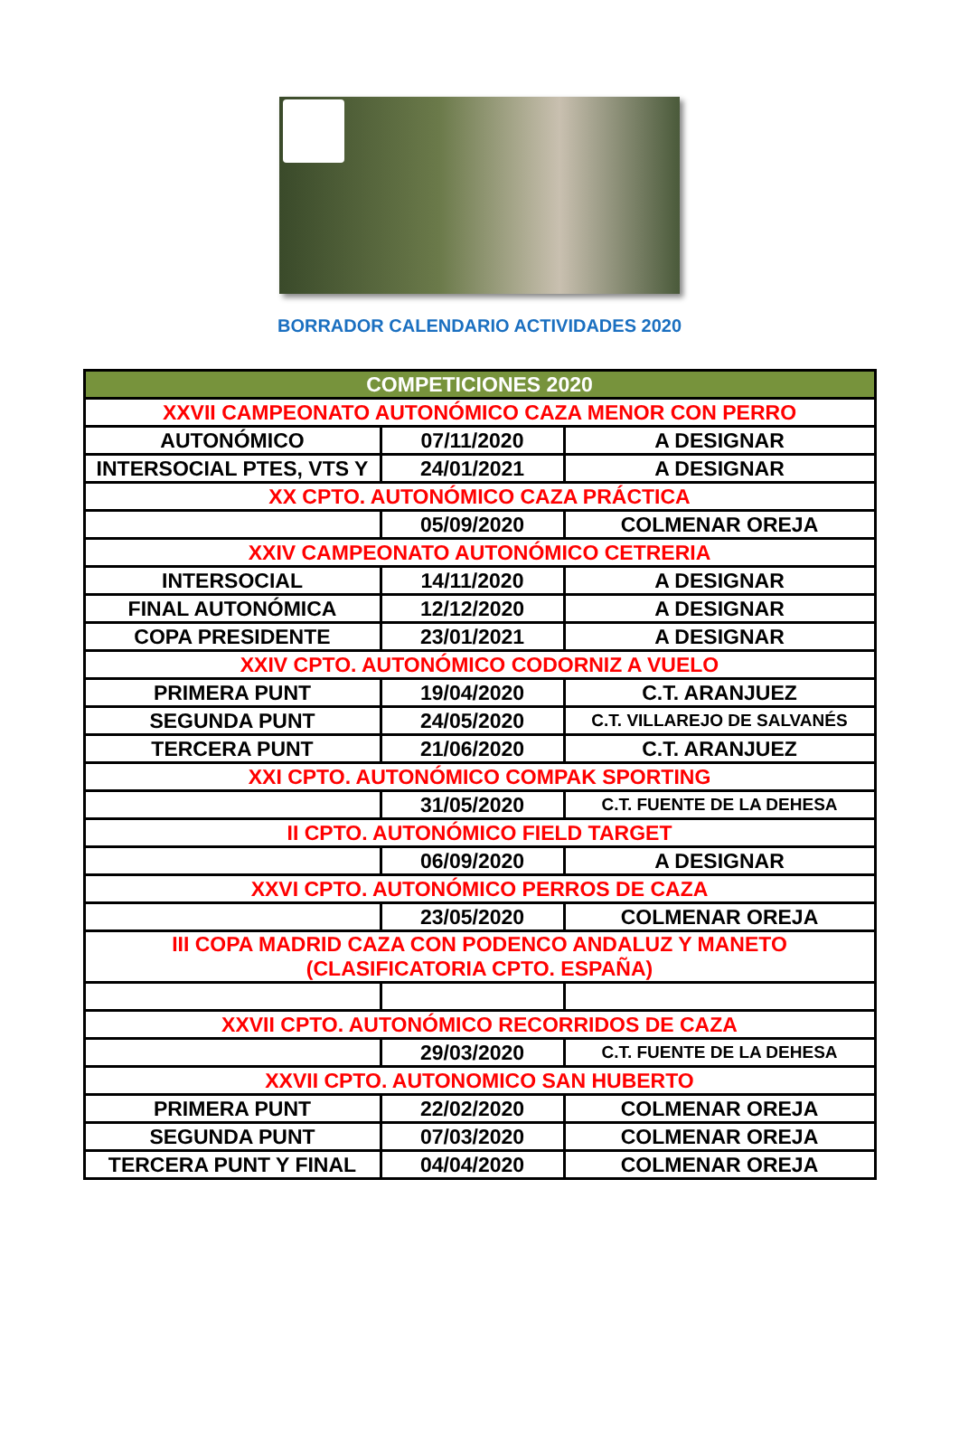BORRADOR CALENDARIO ACTIVIDADES 2020
| COMPETICIONES 2020 | | |
| --- | --- | --- |
| XXVII CAMPEONATO AUTONÓMICO CAZA MENOR CON PERRO | | |
| AUTONÓMICO | 07/11/2020 | A DESIGNAR |
| INTERSOCIAL PTES, VTS Y | 24/01/2021 | A DESIGNAR |
| XX CPTO. AUTONÓMICO CAZA PRÁCTICA | | |
| | 05/09/2020 | COLMENAR OREJA |
| XXIV CAMPEONATO AUTONÓMICO CETRERIA | | |
| INTERSOCIAL | 14/11/2020 | A DESIGNAR |
| FINAL AUTONÓMICA | 12/12/2020 | A DESIGNAR |
| COPA PRESIDENTE | 23/01/2021 | A DESIGNAR |
| XXIV CPTO. AUTONÓMICO CODORNIZ A VUELO | | |
| PRIMERA PUNT | 19/04/2020 | C.T. ARANJUEZ |
| SEGUNDA PUNT | 24/05/2020 | C.T. VILLAREJO DE SALVANÉS |
| TERCERA PUNT | 21/06/2020 | C.T. ARANJUEZ |
| XXI CPTO. AUTONÓMICO COMPAK SPORTING | | |
| | 31/05/2020 | C.T. FUENTE DE LA DEHESA |
| II CPTO. AUTONÓMICO FIELD TARGET | | |
| | 06/09/2020 | A DESIGNAR |
| XXVI CPTO. AUTONÓMICO PERROS DE CAZA | | |
| | 23/05/2020 | COLMENAR OREJA |
| III COPA MADRID CAZA CON PODENCO ANDALUZ Y MANETO (CLASIFICATORIA CPTO. ESPAÑA) | | |
| XXVII CPTO. AUTONÓMICO RECORRIDOS DE CAZA | | |
| | 29/03/2020 | C.T. FUENTE DE LA DEHESA |
| XXVII CPTO. AUTONOMICO SAN HUBERTO | | |
| PRIMERA PUNT | 22/02/2020 | COLMENAR OREJA |
| SEGUNDA PUNT | 07/03/2020 | COLMENAR OREJA |
| TERCERA PUNT Y FINAL | 04/04/2020 | COLMENAR OREJA |